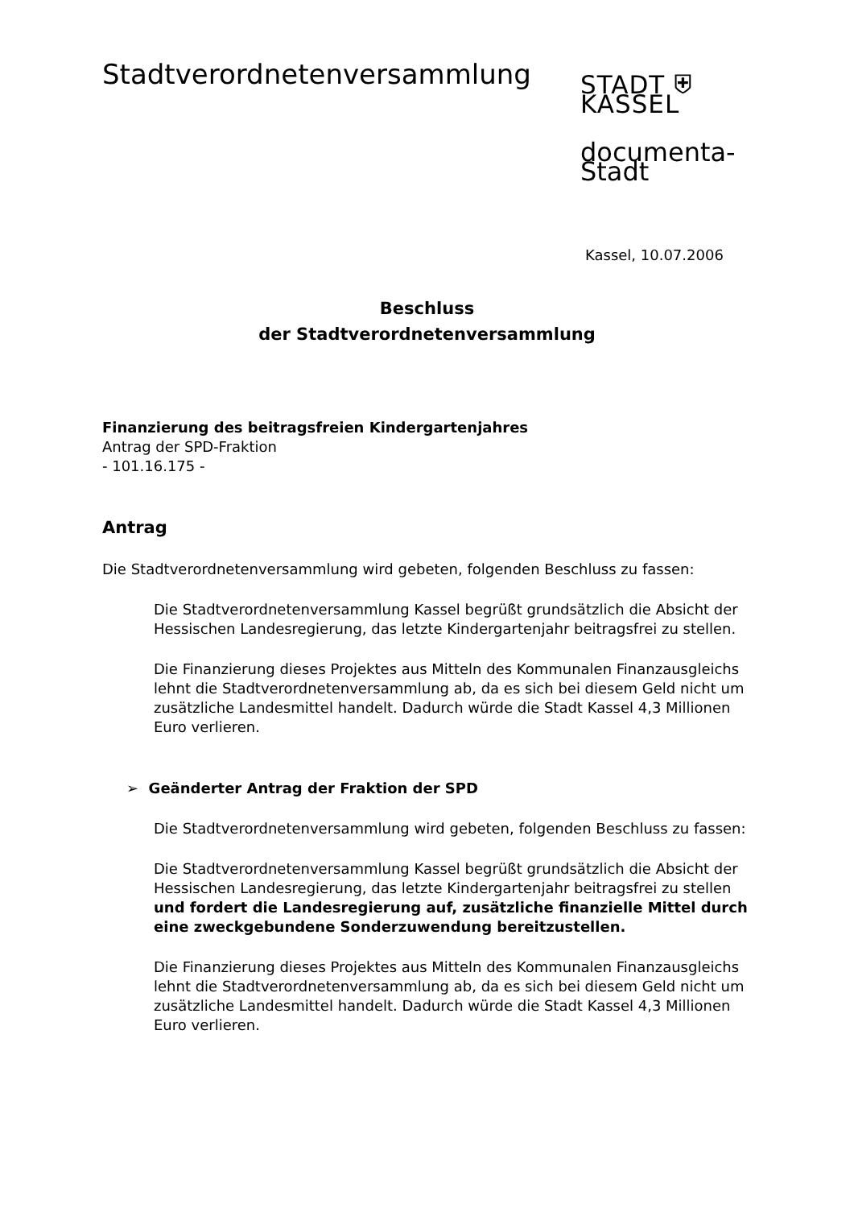Stadtverordnetenversammlung
STADT ⛨ KASSEL
documenta-Stadt
Kassel, 10.07.2006
Beschluss
der Stadtverordnetenversammlung
Finanzierung des beitragsfreien Kindergartenjahres
Antrag der SPD-Fraktion
- 101.16.175 -
Antrag
Die Stadtverordnetenversammlung wird gebeten, folgenden Beschluss zu fassen:
Die Stadtverordnetenversammlung Kassel begrüßt grundsätzlich die Absicht der Hessischen Landesregierung, das letzte Kindergartenjahr beitragsfrei zu stellen.
Die Finanzierung dieses Projektes aus Mitteln des Kommunalen Finanzausgleichs lehnt die Stadtverordnetenversammlung ab, da es sich bei diesem Geld nicht um zusätzliche Landesmittel handelt. Dadurch würde die Stadt Kassel 4,3 Millionen Euro verlieren.
➢ Geänderter Antrag der Fraktion der SPD
Die Stadtverordnetenversammlung wird gebeten, folgenden Beschluss zu fassen:
Die Stadtverordnetenversammlung Kassel begrüßt grundsätzlich die Absicht der Hessischen Landesregierung, das letzte Kindergartenjahr beitragsfrei zu stellen und fordert die Landesregierung auf, zusätzliche finanzielle Mittel durch eine zweckgebundene Sonderzuwendung bereitzustellen.
Die Finanzierung dieses Projektes aus Mitteln des Kommunalen Finanzausgleichs lehnt die Stadtverordnetenversammlung ab, da es sich bei diesem Geld nicht um zusätzliche Landesmittel handelt. Dadurch würde die Stadt Kassel 4,3 Millionen Euro verlieren.